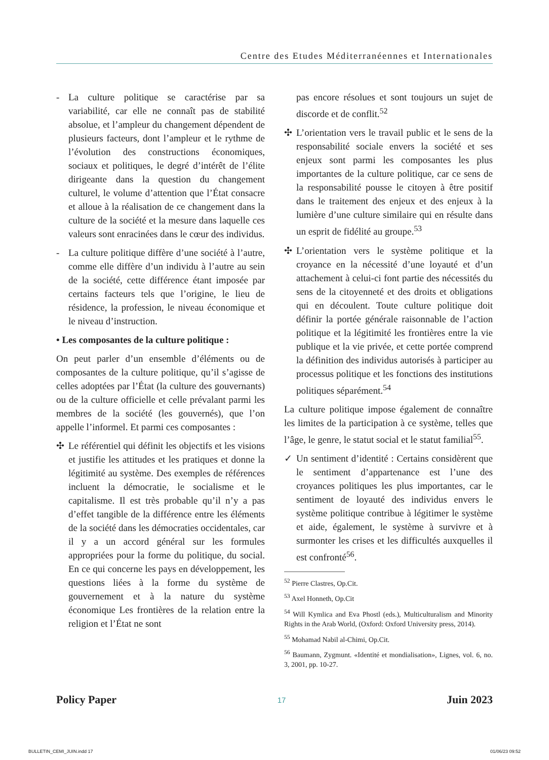Centre des Etudes Méditerranéennes et Internationales
- La culture politique se caractérise par sa variabilité, car elle ne connaît pas de stabilité absolue, et l’ampleur du changement dépendent de plusieurs facteurs, dont l’ampleur et le rythme de l’évolution des constructions économiques, sociaux et politiques, le degré d’intérêt de l’élite dirigeante dans la question du changement culturel, le volume d’attention que l’État consacre et alloue à la réalisation de ce changement dans la culture de la société et la mesure dans laquelle ces valeurs sont enracinées dans le cœur des individus.
- La culture politique diffère d’une société à l’autre, comme elle diffère d’un individu à l’autre au sein de la société, cette différence étant imposée par certains facteurs tels que l’origine, le lieu de résidence, la profession, le niveau économique et le niveau d’instruction.
• Les composantes de la culture politique :
On peut parler d’un ensemble d’éléments ou de composantes de la culture politique, qu’il s’agisse de celles adoptées par l’État (la culture des gouvernants) ou de la culture officielle et celle prévalant parmi les membres de la société (les gouvernés), que l’on appelle l’informel. Et parmi ces composantes :
✣ Le référentiel qui définit les objectifs et les visions et justifie les attitudes et les pratiques et donne la légitimité au système. Des exemples de références incluent la démocratie, le socialisme et le capitalisme. Il est très probable qu’il n’y a pas d’effet tangible de la différence entre les éléments de la société dans les démocraties occidentales, car il y a un accord général sur les formules appropriées pour la forme du politique, du social. En ce qui concerne les pays en développement, les questions liées à la forme du système de gouvernement et à la nature du système économique Les frontières de la relation entre la religion et l’État ne sont
pas encore résolues et sont toujours un sujet de discorde et de conflit.<sup>52</sup>
✣ L’orientation vers le travail public et le sens de la responsabilité sociale envers la société et ses enjeux sont parmi les composantes les plus importantes de la culture politique, car ce sens de la responsabilité pousse le citoyen à être positif dans le traitement des enjeux et des enjeux à la lumière d’une culture similaire qui en résulte dans un esprit de fidélité au groupe.<sup>53</sup>
✣ L’orientation vers le système politique et la croyance en la nécessité d’une loyauté et d’un attachement à celui-ci font partie des nécessités du sens de la citoyenneté et des droits et obligations qui en découlent. Toute culture politique doit définir la portée générale raisonnable de l’action politique et la légitimité les frontières entre la vie publique et la vie privée, et cette portée comprend la définition des individus autorisés à participer au processus politique et les fonctions des institutions politiques séparément.<sup>54</sup>
La culture politique impose également de connaître les limites de la participation à ce système, telles que l’âge, le genre, le statut social et le statut familial<sup>55</sup>.
✓ Un sentiment d’identité : Certains considèrent que le sentiment d’appartenance est l’une des croyances politiques les plus importantes, car le sentiment de loyauté des individus envers le système politique contribue à légitimer le système et aide, également, le système à survivre et à surmonter les crises et les difficultés auxquelles il est confronté<sup>56</sup>.
<sup>52</sup> Pierre Clastres, Op.Cit.
<sup>53</sup> Axel Honneth, Op.Cit
<sup>54</sup> Will Kymlica and Eva Phostl (eds.), Multiculturalism and Minority Rights in the Arab World, (Oxford: Oxford University press, 2014).
<sup>55</sup> Mohamad Nabil al-Chimi, Op.Cit.
<sup>56</sup> Baumann, Zygmunt. «Identité et mondialisation», Lignes, vol. 6, no. 3, 2001, pp. 10-27.
Policy Paper 17 Juin 2023
BULLETIN_CEMI_JUIN.indd 17 01/06/23 09:52